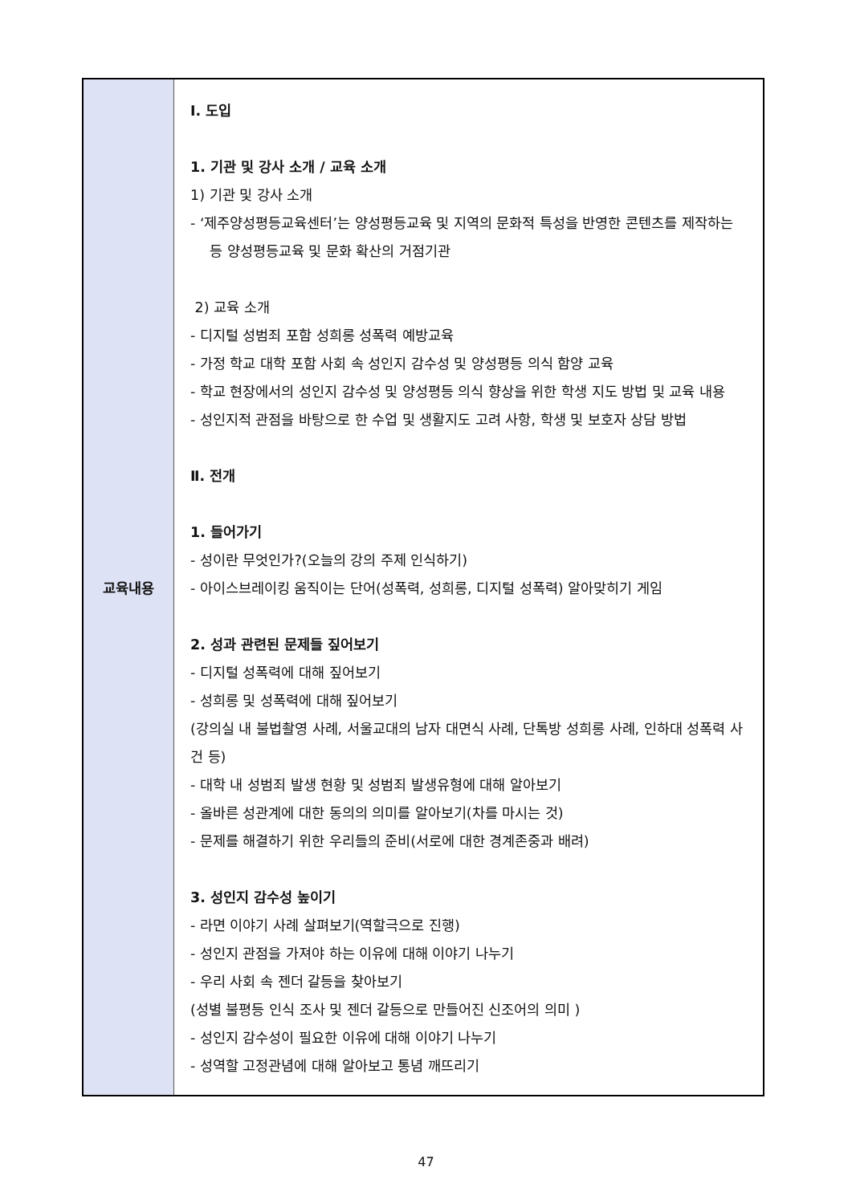| 교육내용 | Ⅰ. 도입 1. 기관 및 강사 소개 / 교육 소개 1) 기관 및 강사 소개 - ‘제주양성평등교육센터’는 양성평등교육 및 지역의 문화적 특성을 반영한 콘텐츠를 제작하는 등 양성평등교육 및 문화 확산의 거점기관 2) 교육 소개 - 디지털 성범죄 포함 성희롱 성폭력 예방교육 - 가정 학교 대학 포함 사회 속 성인지 감수성 및 양성평등 의식 함양 교육 - 학교 현장에서의 성인지 감수성 및 양성평등 의식 향상을 위한 학생 지도 방법 및 교육 내용 - 성인지적 관점을 바탕으로 한 수업 및 생활지도 고려 사항, 학생 및 보호자 상담 방법 Ⅱ. 전개 1. 들어가기 - 성이란 무엇인가?(오늘의 강의 주제 인식하기) - 아이스브레이킹 움직이는 단어(성폭력, 성희롱, 디지털 성폭력) 알아맞히기 게임 2. 성과 관련된 문제들 짚어보기 - 디지털 성폭력에 대해 짚어보기 - 성희롱 및 성폭력에 대해 짚어보기 (강의실 내 불법촬영 사례, 서울교대의 남자 대면식 사례, 단톡방 성희롱 사례, 인하대 성폭력 사건 등) - 대학 내 성범죄 발생 현황 및 성범죄 발생유형에 대해 알아보기 - 올바른 성관계에 대한 동의의 의미를 알아보기(차를 마시는 것) - 문제를 해결하기 위한 우리들의 준비(서로에 대한 경계존중과 배려) 3. 성인지 감수성 높이기 - 라면 이야기 사례 살펴보기(역할극으로 진행) - 성인지 관점을 가져야 하는 이유에 대해 이야기 나누기 - 우리 사회 속 젠더 갈등을 찾아보기 (성별 불평등 인식 조사 및 젠더 갈등으로 만들어진 신조어의 의미 ) - 성인지 감수성이 필요한 이유에 대해 이야기 나누기 - 성역할 고정관념에 대해 알아보고 통념 깨뜨리기 |
47